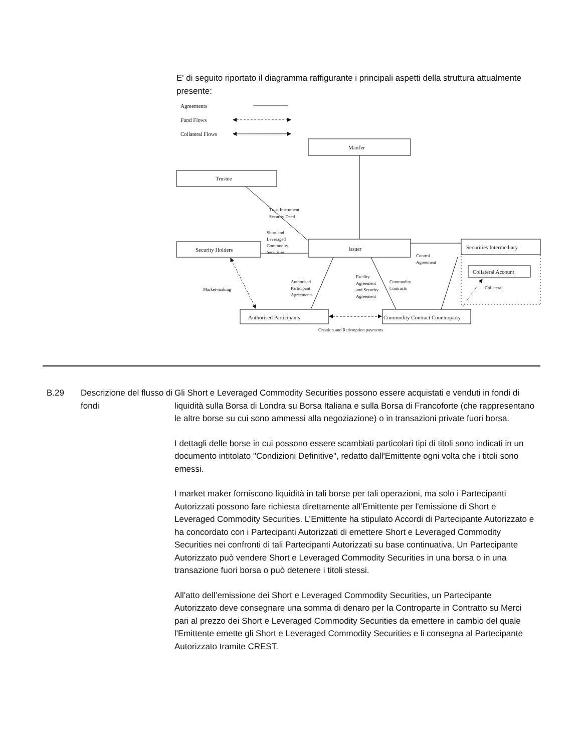E' di seguito riportato il diagramma raffigurante i principali aspetti della struttura attualmente presente:
Agreements
Fund Flows
Collateral Flows
ManJer
Trustee
Issuer
Security Holders
Securities Intermediary
Collateral Account
Authorised Participants
Commodity Contract Counterparty
Trust Instrument
Security Deed
Short and
Leveraged
Commodity
Securities
Control
Agreement
Market-making
Authorised
Participant
Agreements
Facility
Agreement
and Security
Agreement
Commodity
Contracts
Collateral
Creation and Redemption payments
B.29 Descrizione del flusso di fondi
Gli Short e Leveraged Commodity Securities possono essere acquistati e venduti in fondi di liquidità sulla Borsa di Londra su Borsa Italiana e sulla Borsa di Francoforte (che rappresentano le altre borse su cui sono ammessi alla negoziazione) o in transazioni private fuori borsa.
I dettagli delle borse in cui possono essere scambiati particolari tipi di titoli sono indicati in un documento intitolato "Condizioni Definitive", redatto dall'Emittente ogni volta che i titoli sono emessi.
I market maker forniscono liquidità in tali borse per tali operazioni, ma solo i Partecipanti Autorizzati possono fare richiesta direttamente all'Emittente per l'emissione di Short e Leveraged Commodity Securities. L’Emittente ha stipulato Accordi di Partecipante Autorizzato e ha concordato con i Partecipanti Autorizzati di emettere Short e Leveraged Commodity Securities nei confronti di tali Partecipanti Autorizzati su base continuativa. Un Partecipante Autorizzato può vendere Short e Leveraged Commodity Securities in una borsa o in una transazione fuori borsa o può detenere i titoli stessi.
All'atto dell’emissione dei Short e Leveraged Commodity Securities, un Partecipante Autorizzato deve consegnare una somma di denaro per la Controparte in Contratto su Merci pari al prezzo dei Short e Leveraged Commodity Securities da emettere in cambio del quale l'Emittente emette gli Short e Leveraged Commodity Securities e li consegna al Partecipante Autorizzato tramite CREST.